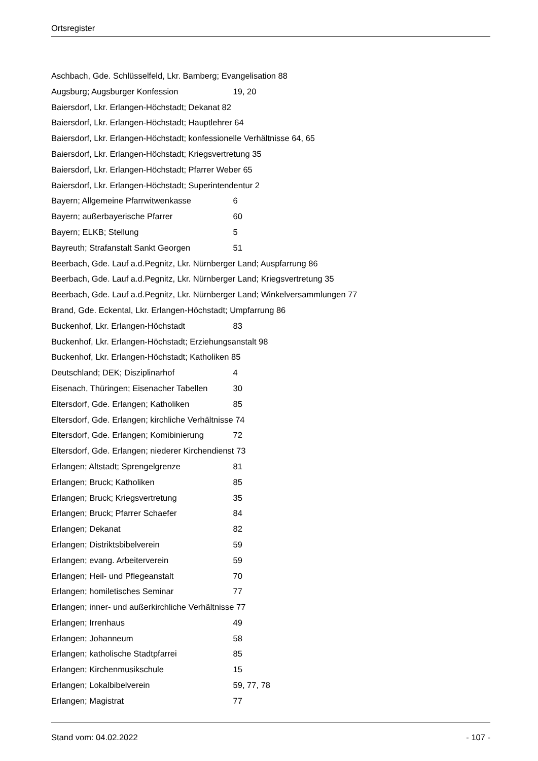Ortsregister
Aschbach, Gde. Schlüsselfeld, Lkr. Bamberg; Evangelisation 88
Augsburg; Augsburger Konfession 19, 20
Baiersdorf, Lkr. Erlangen-Höchstadt; Dekanat 82
Baiersdorf, Lkr. Erlangen-Höchstadt; Hauptlehrer 64
Baiersdorf, Lkr. Erlangen-Höchstadt; konfessionelle Verhältnisse 64, 65
Baiersdorf, Lkr. Erlangen-Höchstadt; Kriegsvertretung 35
Baiersdorf, Lkr. Erlangen-Höchstadt; Pfarrer Weber 65
Baiersdorf, Lkr. Erlangen-Höchstadt; Superintendentur 2
Bayern; Allgemeine Pfarrwitwenkasse 6
Bayern; außerbayerische Pfarrer 60
Bayern; ELKB; Stellung 5
Bayreuth; Strafanstalt Sankt Georgen 51
Beerbach, Gde. Lauf a.d.Pegnitz, Lkr. Nürnberger Land; Auspfarrung 86
Beerbach, Gde. Lauf a.d.Pegnitz, Lkr. Nürnberger Land; Kriegsvertretung 35
Beerbach, Gde. Lauf a.d.Pegnitz, Lkr. Nürnberger Land; Winkelversammlungen 77
Brand, Gde. Eckental, Lkr. Erlangen-Höchstadt; Umpfarrung 86
Buckenhof, Lkr. Erlangen-Höchstadt 83
Buckenhof, Lkr. Erlangen-Höchstadt; Erziehungsanstalt 98
Buckenhof, Lkr. Erlangen-Höchstadt; Katholiken 85
Deutschland; DEK; Disziplinarhof 4
Eisenach, Thüringen; Eisenacher Tabellen 30
Eltersdorf, Gde. Erlangen; Katholiken 85
Eltersdorf, Gde. Erlangen; kirchliche Verhältnisse 74
Eltersdorf, Gde. Erlangen; Komibinierung 72
Eltersdorf, Gde. Erlangen; niederer Kirchendienst 73
Erlangen; Altstadt; Sprengelgrenze 81
Erlangen; Bruck; Katholiken 85
Erlangen; Bruck; Kriegsvertretung 35
Erlangen; Bruck; Pfarrer Schaefer 84
Erlangen; Dekanat 82
Erlangen; Distriktsbibelverein 59
Erlangen; evang. Arbeiterverein 59
Erlangen; Heil- und Pflegeanstalt 70
Erlangen; homiletisches Seminar 77
Erlangen; inner- und außerkirchliche Verhältnisse 77
Erlangen; Irrenhaus 49
Erlangen; Johanneum 58
Erlangen; katholische Stadtpfarrei 85
Erlangen; Kirchenmusikschule 15
Erlangen; Lokalbibelverein 59, 77, 78
Erlangen; Magistrat 77
Stand vom: 04.02.2022 - 107 -